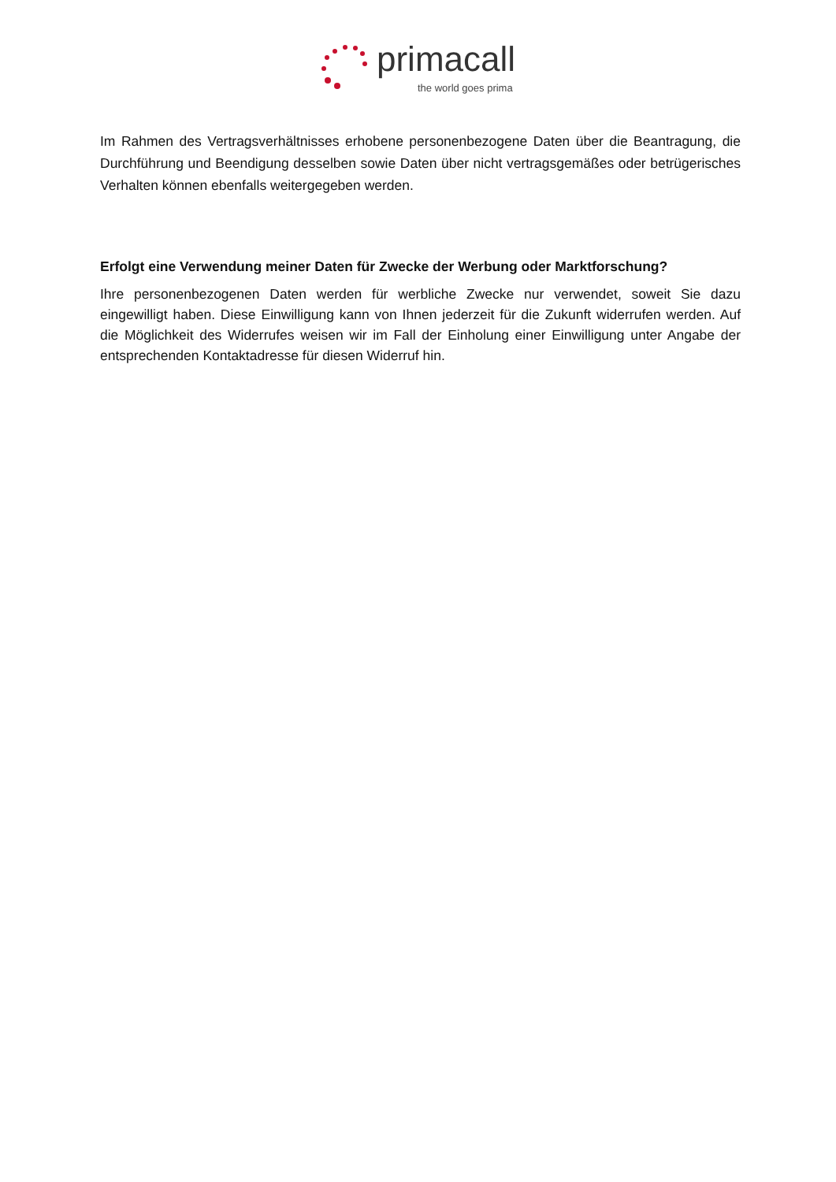primacall
the world goes prima
Im Rahmen des Vertragsverhältnisses erhobene personenbezogene Daten über die Beantragung, die Durchführung und Beendigung desselben sowie Daten über nicht vertragsgemäßes oder betrügerisches Verhalten können ebenfalls weitergegeben werden.
Erfolgt eine Verwendung meiner Daten für Zwecke der Werbung oder Marktforschung?
Ihre personenbezogenen Daten werden für werbliche Zwecke nur verwendet, soweit Sie dazu eingewilligt haben. Diese Einwilligung kann von Ihnen jederzeit für die Zukunft widerrufen werden. Auf die Möglichkeit des Widerrufes weisen wir im Fall der Einholung einer Einwilligung unter Angabe der entsprechenden Kontaktadresse für diesen Widerruf hin.